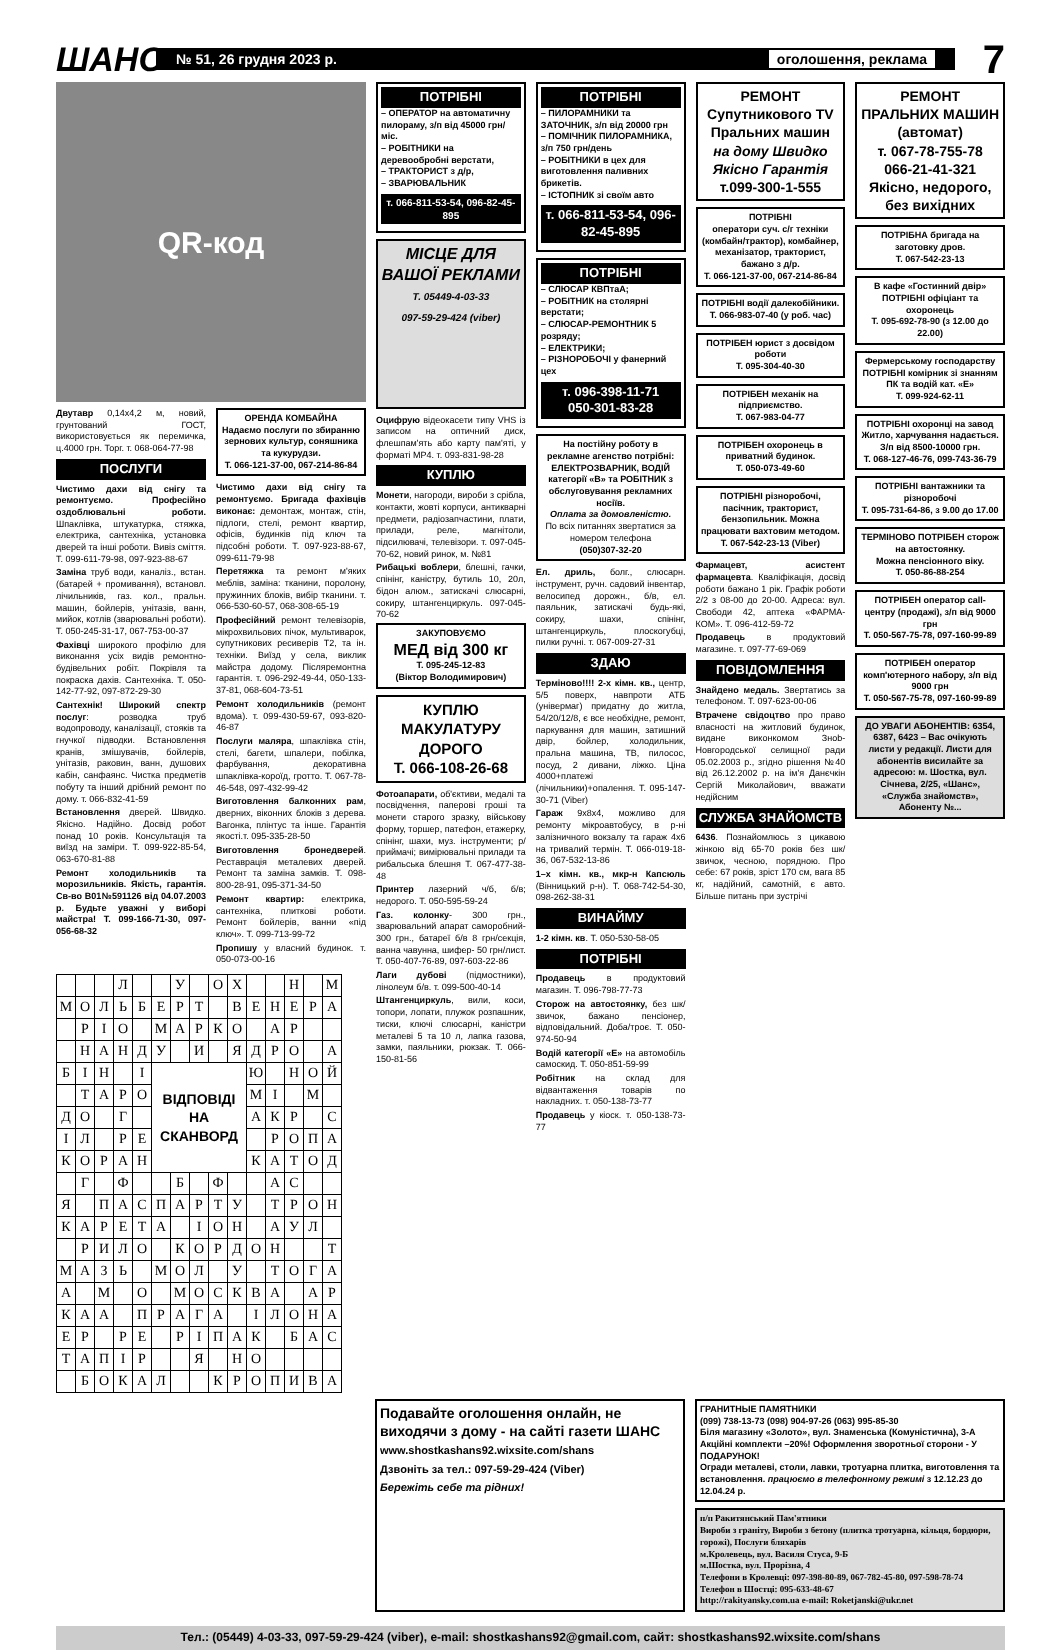ШАНС
№ 51, 26 грудня 2023 р. оголошення, реклама
7
QR-код
Двутавр 0,14х4,2 м, новий, грунтований ГОСТ, використовується як перемичка, ц.4000 грн. Торг. т. 068-064-77-98
ПОСЛУГИ
Чистимо дахи від снігу та ремонтуємо. Професійно оздоблювальні роботи. Шпаклівка, штукатурка, стяжка, електрика, сантехніка, установка дверей та інші роботи. Вивіз сміття. Т. 099-611-79-98, 097-923-88-67
Заміна труб води, каналіз., встан. (батарей + промивання), встановл. лічильників, газ. кол., пральн. машин, бойлерів, унітазів, ванн, мийок, котлів (зварювальні роботи). Т. 050-245-31-17, 067-753-00-37
Фахівці широкого профілю для виконання усіх видів ремонтно-будівельних робіт. Покрівля та покраска дахів. Сантехніка. Т. 050-142-77-92, 097-872-29-30
Сантехнік! Широкий спектр послуг: розводка труб водопроводу, каналізації, стояків та гнучкої підводки. Встановлення кранів, змішувачів, бойлерів, унітазів, раковин, ванн, душових кабін, санфаянс. Чистка предметів побуту та інший дрібний ремонт по дому. т. 066-832-41-59
Встановлення дверей. Швидко. Якісно. Надійно. Досвід робот понад 10 років. Консультація та виїзд на заміри. Т. 099-922-85-54, 063-670-81-88
Ремонт холодильників та морозильників. Якість, гарантія. Св-во В01№591126 від 04.07.2003 р. Будьте уважні у виборі майстра! Т. 099-166-71-30, 097-056-68-32
ОРЕНДА КОМБАЙНА
Надаємо послуги по збиранню зернових культур, соняшника та кукурудзи.
Т. 066-121-37-00, 067-214-86-84
Чистимо дахи від снігу та ремонтуємо. Бригада фахівців виконає: демонтаж, монтаж, стін, підлоги, стелі, ремонт квартир, офісів, будинків під ключ та підсобні роботи. Т. 097-923-88-67, 099-611-79-98
Перетяжка та ремонт м'яких меблів, заміна: тканини, поролону, пружинних блоків, вибір тканини. т. 066-530-60-57, 068-308-65-19
Професійний ремонт телевізорів, мікрохвильових пічок, мультиварок, супутникових ресиверів Т2, та ін. техніки. Виїзд у села, виклик майстра додому. Післяремонтна гарантія. т. 096-292-49-44, 050-133-37-81, 068-604-73-51
Ремонт холодильників (ремонт вдома). т. 099-430-59-67, 093-820-46-87
Послуги маляра, шпаклівка стін, стелі, багети, шпалери, побілка, фарбування, декоративна шпаклівка-короїд, гротто. Т. 067-78-46-548, 097-432-99-42
Виготовлення балконних рам, дверних, віконних блоків з дерева. Вагонка, плінтус та інше. Гарантія якості.т. 095-335-28-50
Виготовлення бронедверей. Реставрація металевих дверей. Ремонт та заміна замків. Т. 098-800-28-91, 095-371-34-50
Ремонт квартир: електрика, сантехніка, плиткові роботи. Ремонт бойлерів, ванни «під ключ». Т. 099-713-99-72
Пропишу у власний будинок. т. 050-073-00-16
| | | | Л | | | У | | О | Х | | | Н | | М |
| М | О | Л | Ь | Б | Е | Р | Т | | В | Е | Н | Е | Р | А |
| | Р | І | О | | М | А | Р | К | О | | А | Р | | |
| | Н | А | Н | Д | У | | И | | Я | Д | Р | О | | А |
| Б | І | Н | | І | ВІДПОВІДІ НА СКАНВОРД | | | | | Ю | | Н | О | Й |
| | Т | А | Р | О | | | | | | М | І | | М | |
| Д | О | | Г | | | | | | | А | К | Р | | С |
| І | Л | | Р | Е | | | | | | | Р | О | П | А |
| К | О | Р | А | Н | | | | | | К | А | Т | О | Д |
| | Г | | Ф | | | Б | | Ф | | | А | С | | |
| Я | | П | А | С | П | А | Р | Т | У | | Т | Р | О | Н |
| К | А | Р | Е | Т | А | | І | О | Н | | А | У | Л | |
| | Р | И | Л | О | | К | О | Р | Д | О | Н | | | Т |
| М | А | З | Ь | | М | О | Л | | У | | Т | О | Г | А |
| А | | М | | О | | М | О | С | К | В | А | | А | Р |
| К | А | А | | П | Р | А | Г | А | | І | Л | О | Н | А |
| Е | Р | | Р | Е | | Р | І | П | А | К | | Б | А | С |
| Т | А | П | І | Р | | | Я | | Н | О | | | | |
| | Б | О | К | А | Л | | | К | Р | О | П | И | В | А |
ПОТРІБНІ
– ОПЕРАТОР на автоматичну пилораму, з/п від 45000 грн/міс.
– РОБІТНИКИ на деревообробні верстати,
– ТРАКТОРИСТ з д/р,
– ЗВАРЮВАЛЬНИК
т. 066-811-53-54, 096-82-45-895
МІСЦЕ ДЛЯ ВАШОЇ РЕКЛАМИ
Т. 05449-4-03-33
097-59-29-424 (viber)
Оцифрую відеокасети типу VHS із записом на оптичний диск, флешпам'ять або карту пам'яті, у форматі МР4. т. 093-831-98-28
КУПЛЮ
Монети, нагороди, вироби з срібла, контакти, жовті корпуси, антикварні предмети, радіозапчастини, плати, прилади, реле, магнітоли, підсилювачі, телевізори. т. 097-045-70-62, новий ринок, м. №81
Рибацькі воблери, блешні, гачки, спінінг, каністру, бутиль 10, 20л, бідон алюм., затискачі слюсарні, сокиру, штангенциркуль. 097-045-70-62
ЗАКУПОВУЄМО
МЕД від 300 кг
Т. 095-245-12-83
(Віктор Володимирович)
КУПЛЮ МАКУЛАТУРУ ДОРОГО
Т. 066-108-26-68
Фотоапарати, об'єктиви, медалі та посвідчення, паперові гроші та монети старого зразку, військову форму, торшер, патефон, етажерку, спінінг, шахи, муз. інструменти; р/приймачі; вимірювальні прилади та рибальська блешня Т. 067-477-38-48
Принтер лазерний ч/б, б/в; недорого. Т. 050-595-59-24
Газ. колонку- 300 грн., зварювальний апарат саморобний- 300 грн., батареї б/в 8 грн/секція, ванна чавунна, шифер- 50 грн/лист. Т. 050-407-76-89, 097-603-22-86
Лаги дубові (підмостники), лінолеум б/в. т. 099-500-40-14
Штангенциркуль, вили, коси, топори, лопати, плужок розпашник, тиски, ключі слюсарні, каністри металеві 5 та 10 л, лапка газова, замки, паяльники, рюкзак. Т. 066-150-81-56
ПОТРІБНІ
– ПИЛОРАМНИКИ та ЗАТОЧНИК, з/п від 20000 грн
– ПОМІЧНИК ПИЛОРАМНИКА, з/п 750 грн/день
– РОБІТНИКИ в цех для виготовлення паливних брикетів.
– ІСТОПНИК зі своїм авто
т. 066-811-53-54, 096-82-45-895
ПОТРІБНІ
– СЛЮСАР КВПтаА;
– РОБІТНИК на столярні верстати;
– СЛЮСАР-РЕМОНТНИК 5 розряду;
– ЕЛЕКТРИКИ;
– РІЗНОРОБОЧІ у фанерний цех
т. 096-398-11-71
050-301-83-28
На постійну роботу в рекламне агенство потрібні:
ЕЛЕКТРОЗВАРНИК, ВОДІЙ категорії «В» та РОБІТНИК з обслуговування рекламних носіїв.
Оплата за домовленістю.
По всіх питаннях звертатися за номером телефона
(050)307-32-20
Ел. дриль, болг., слюсарн. інструмент, ручн. садовий інвентар, велосипед дорожн., б/в, ел. паяльник, затискачі будь-які, сокиру, шахи, спінінг, штангенциркуль, плоскогубці, пилки ручні. т. 067-009-27-31
ЗДАЮ
Терміново!!!! 2-х кімн. кв., центр, 5/5 поверх, навпроти АТБ (універмаг) придатну до житла, 54/20/12/8, є все необхідне, ремонт, паркування для машин, затишний двір, бойлер, холодильник, пральна машина, ТВ, пилосос, посуд, 2 дивани, ліжко. Ціна 4000+платежі (лічильники)+опалення. Т. 095-147-30-71 (Viber)
Гараж 9х8х4, можливо для ремонту мікроавтобусу, в р-ні залізничного вокзалу та гараж 4х6 на тривалий термін. Т. 066-019-18-36, 067-532-13-86
1–х кімн. кв., мкр-н Капсюль (Вінницький р-н). Т. 068-742-54-30, 098-262-38-31
ВИНАЙМУ
1-2 кімн. кв. Т. 050-530-58-05
ПОТРІБНІ
Продавець в продуктовий магазин. Т. 096-798-77-73
Сторож на автостоянку, без шк/звичок, бажано пенсіонер, відповідальний. Доба/троє. Т. 050-974-50-94
Водій категорії «Е» на автомобіль самоскид. Т. 050-851-59-99
Робітник на склад для відвантаження товарів по накладних. т. 050-138-73-77
Продавець у кіоск. т. 050-138-73-77
РЕМОНТ
Супутникового TV
Пральних машин
на дому Швидко Якісно Гарантія
т.099-300-1-555
ПОТРІБНІ
оператори суч. с/г техніки (комбайн/трактор), комбайнер, механізатор, тракторист, бажано з д/р.
Т. 066-121-37-00, 067-214-86-84
ПОТРІБНІ водії далекобійники.
Т. 066-983-07-40 (у роб. час)
ПОТРІБЕН юрист з досвідом роботи
Т. 095-304-40-30
ПОТРІБЕН механік на підприємство.
Т. 067-983-04-77
ПОТРІБЕН охоронець в приватний будинок.
Т. 050-073-49-60
ПОТРІБНІ різноробочі, пасічник, тракторист, бензопильник. Можна працювати вахтовим методом.
Т. 067-542-23-13 (Viber)
Фармацевт, асистент фармацевта. Кваліфікація, досвід роботи бажано 1 рік. Графік роботи 2/2 з 08-00 до 20-00. Адреса: вул. Свободи 42, аптека «ФАРМА-КОМ». Т. 096-412-59-72
Продавець в продуктовий магазине. т. 097-77-69-069
ПОВІДОМЛЕННЯ
Знайдено медаль. Звертатись за телефоном. Т. 097-623-00-06
Втрачене свідоцтво про право власності на житловий будинок, видане виконкомом Знob-Новгородської селищної ради 05.02.2003 р., згідно рішення №40 від 26.12.2002 р. на ім'я Данєчкін Сергій Миколайович, вважати недійсним
СЛУЖБА ЗНАЙОМСТВ
6436. Познайомлюсь з цикавою жінкою від 65-70 років без шк/звичок, чесною, порядною. Про себе: 67 років, зріст 170 см, вага 85 кг, надійний, самотній, є авто. Більше питань при зустрічі
РЕМОНТ ПРАЛЬНИХ МАШИН (автомат)
т. 067-78-755-78
066-21-41-321
Якісно, недорого, без вихідних
ПОТРІБНА бригада на заготовку дров.
Т. 067-542-23-13
В кафе «Гостинний двір» ПОТРІБНІ офіціант та охоронець
Т. 095-692-78-90 (з 12.00 до 22.00)
Фермерському господарству ПОТРІБНІ комірник зі знанням ПК та водій кат. «Е»
Т. 099-924-62-11
ПОТРІБНІ охоронці на завод
Житло, харчування надається. З/п від 8500-10000 грн.
Т. 068-127-46-76, 099-743-36-79
ПОТРІБНІ вантажники та різноробочі
Т. 095-731-64-86, з 9.00 до 17.00
ТЕРМІНОВО ПОТРІБЕН сторож на автостоянку.
Можна пенсіонного віку.
Т. 050-86-88-254
ПОТРІБЕН оператор call-центру (продажі), з/п від 9000 грн
Т. 050-567-75-78, 097-160-99-89
ПОТРІБЕН оператор комп'ютерного набору, з/п від 9000 грн
Т. 050-567-75-78, 097-160-99-89
ДО УВАГИ АБОНЕНТІВ: 6354, 6387, 6423 – Вас очікують листи у редакції. Листи для абонентів висилайте за адресою: м. Шостка, вул. Січнева, 2/25, «Шанс», «Служба знайомств», Абоненту №...
Подавайте оголошення онлайн, не виходячи з дому - на сайті газети ШАНС
www.shostkashans92.wixsite.com/shans
Дзвоніть за тел.: 097-59-29-424 (Viber)
Бережіть себе та рідних!
ГРАНИТНЫЕ ПАМЯТНИКИ
(099) 738-13-73 (098) 904-97-26 (063) 995-85-30
Біля магазину «Золото», вул. Знаменська (Комуністична), 3-А
Акційні комплекти –20%! Оформлення зворотньої сторони - У ПОДАРУНОК!
Огради металеві, столи, лавки, тротуарна плитка, виготовлення та встановлення. працюємо в телефонному режимі з 12.12.23 до 12.04.24 р.
п/п Ракитянський Пам'ятники
Вироби з граніту, Вироби з бетону (плитка тротуарна, кільця, бордюри, горожі), Послуги бляхарів
м.Кролевець, вул. Василя Стуса, 9-Б
м.Шостка, вул. Прорізна, 4
Телефони в Кролевці: 097-398-80-89, 067-782-45-80, 097-598-78-74
Телефон в Шостці: 095-633-48-67
http://rakityansky.com.ua e-mail: Roketjanski@ukr.net
Тел.: (05449) 4-03-33, 097-59-29-424 (viber), e-mail: shostkashans92@gmail.com, сайт: shostkashans92.wixsite.com/shans